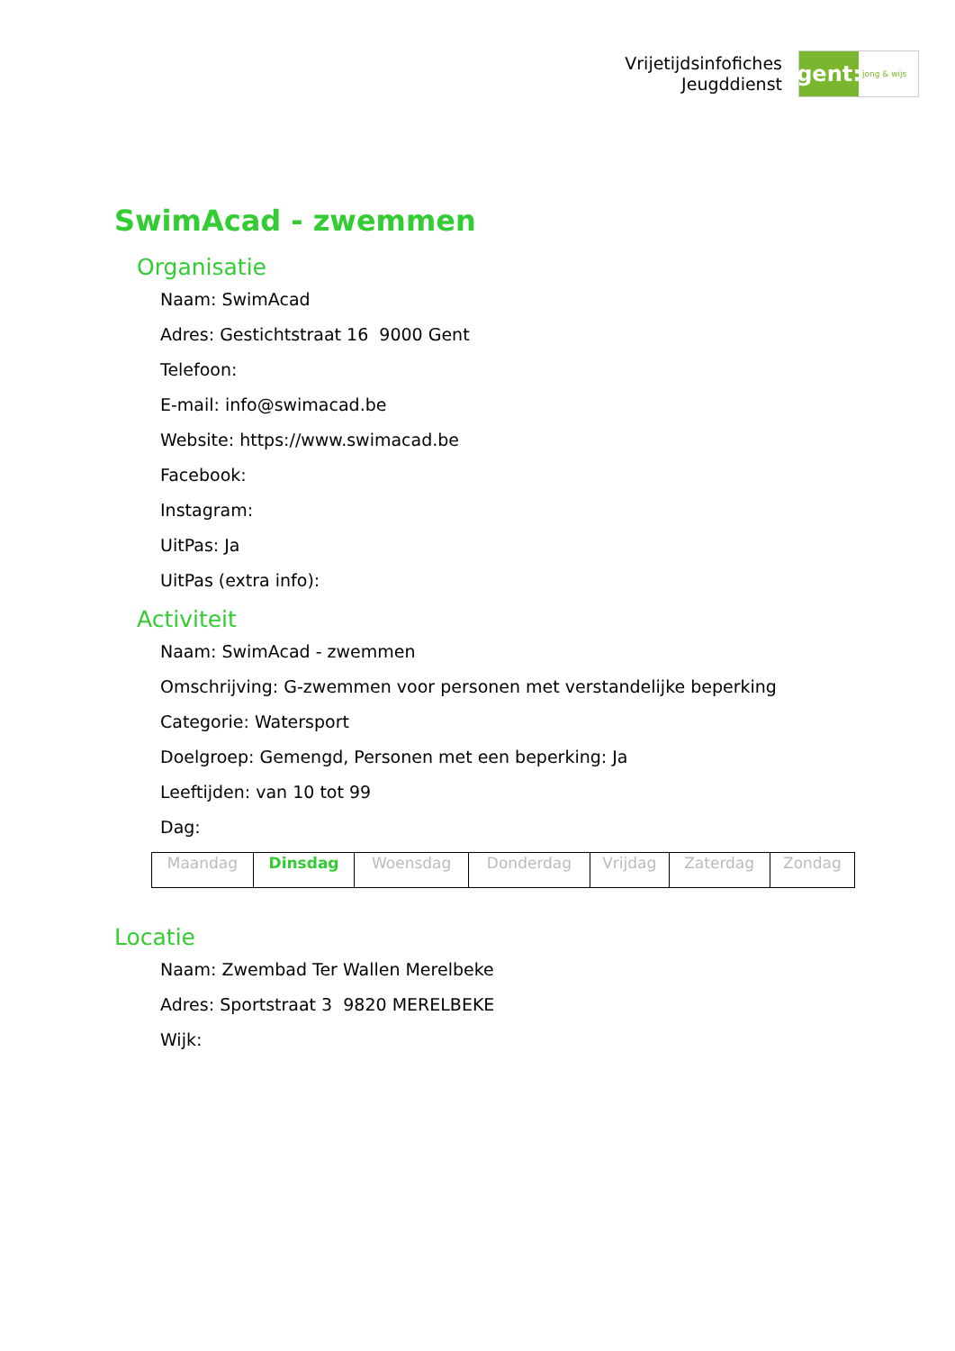Vrijetijdsinfofiches
Jeugddienst
gent:
jong & wijs
SwimAcad - zwemmen
Organisatie
Naam: SwimAcad
Adres: Gestichtstraat 16 9000 Gent
Telefoon:
E-mail: info@swimacad.be
Website: https://www.swimacad.be
Facebook:
Instagram:
UitPas: Ja
UitPas (extra info):
Activiteit
Naam: SwimAcad - zwemmen
Omschrijving: G-zwemmen voor personen met verstandelijke beperking
Categorie: Watersport
Doelgroep: Gemengd, Personen met een beperking: Ja
Leeftijden: van 10 tot 99
Dag:
| Maandag | Dinsdag | Woensdag | Donderdag | Vrijdag | Zaterdag | Zondag |
Locatie
Naam: Zwembad Ter Wallen Merelbeke
Adres: Sportstraat 3 9820 MERELBEKE
Wijk: